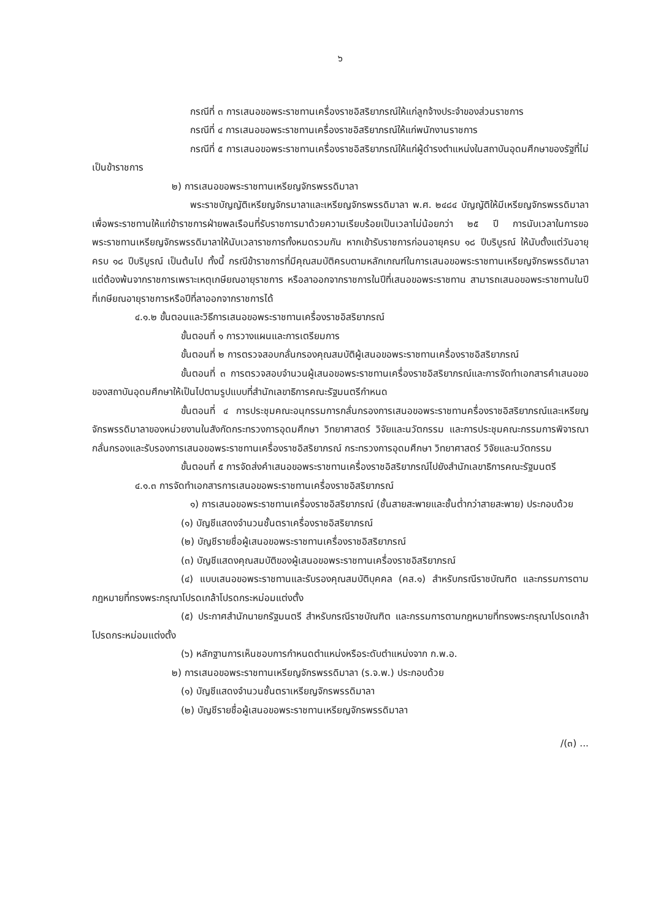๖
กรณีที่ ๓ การเสนอขอพระราชทานเครื่องราชอิสริยาภรณ์ให้แก่ลูกจ้างประจำของส่วนราชการ
กรณีที่ ๔ การเสนอขอพระราชทานเครื่องราชอิสริยาภรณ์ให้แก่พนักงานราชการ
กรณีที่ ๕ การเสนอขอพระราชทานเครื่องราชอิสริยาภรณ์ให้แก่ผู้ดำรงตำแหน่งในสถาบันอุดมศึกษาของรัฐที่ไม่เป็นข้าราชการ
๒) การเสนอขอพระราชทานเหรียญจักรพรรดิมาลา
พระราชบัญญัติเหรียญจักรมาลาและเหรียญจักรพรรดิมาลา พ.ศ. ๒๔๘๔ บัญญัติให้มีเหรียญจักรพรรดิมาลาเพื่อพระราชทานให้แก่ข้าราชการฝ่ายพลเรือนที่รับราชการมาด้วยความเรียบร้อยเป็นเวลาไม่น้อยกว่า ๒๕ ปี การนับเวลาในการขอพระราชทานเหรียญจักรพรรดิมาลาให้นับเวลาราชการทั้งหมดรวมกัน หากเข้ารับราชการก่อนอายุครบ ๑๘ ปีบริบูรณ์ ให้นับตั้งแต่วันอายุครบ ๑๘ ปีบริบูรณ์ เป็นต้นไป ทั้งนี้ กรณีข้าราชการที่มีคุณสมบัติครบตามหลักเกณฑ์ในการเสนอขอพระราชทานเหรียญจักรพรรดิมาลา แต่ต้องพ้นจากราชการเพราะเหตุเกษียณอายุราชการ หรือลาออกจากราชการในปีที่เสนอขอพระราชทาน สามารถเสนอขอพระราชทานในปีที่เกษียณอายุราชการหรือปีที่ลาออกจากราชการได้
๔.๑.๒ ขั้นตอนและวิธีการเสนอขอพระราชทานเครื่องราชอิสริยาภรณ์
ขั้นตอนที่ ๑ การวางแผนและการเตรียมการ
ขั้นตอนที่ ๒ การตรวจสอบกลั่นกรองคุณสมบัติผู้เสนอขอพระราชทานเครื่องราชอิสริยาภรณ์
ขั้นตอนที่ ๓ การตรวจสอบจำนวนผู้เสนอขอพระราชทานเครื่องราชอิสริยาภรณ์และการจัดทำเอกสารคำเสนอขอของสถาบันอุดมศึกษาให้เป็นไปตามรูปแบบที่สำนักเลขาธิการคณะรัฐมนตรีกำหนด
ขั้นตอนที่ ๔ การประชุมคณะอนุกรรมการกลั่นกรองการเสนอขอพระราชทานครื่องราชอิสริยาภรณ์และเหรียญจักรพรรดิมาลาของหน่วยงานในสังกัดกระทรวงการอุดมศึกษา วิทยาศาสตร์ วิจัยและนวัตกรรม และการประชุมคณะกรรมการพิจารณา กลั่นกรองและรับรองการเสนอขอพระราชทานเครื่องราชอิสริยาภรณ์ กระทรวงการอุดมศึกษา วิทยาศาสตร์ วิจัยและนวัตกรรม
ขั้นตอนที่ ๕ การจัดส่งคำเสนอขอพระราชทานเครื่องราชอิสริยาภรณ์ไปยังสำนักเลขาธิการคณะรัฐมนตรี
๔.๑.๓ การจัดทำเอกสารการเสนอขอพระราชทานเครื่องราชอิสริยาภรณ์
๑) การเสนอขอพระราชทานเครื่องราชอิสริยาภรณ์ (ชั้นสายสะพายและชั้นต่ำกว่าสายสะพาย) ประกอบด้วย
(๑) บัญชีแสดงจำนวนชั้นตราเครื่องราชอิสริยาภรณ์
(๒) บัญชีรายชื่อผู้เสนอขอพระราชทานเครื่องราชอิสริยาภรณ์
(๓) บัญชีแสดงคุณสมบัติของผู้เสนอขอพระราชทานเครื่องราชอิสริยาภรณ์
(๔) แบบเสนอขอพระราชทานและรับรองคุณสมบัติบุคคล (คส.๑) สำหรับกรณีราชบัณฑิต และกรรมการตามกฎหมายที่ทรงพระกรุณาโปรดเกล้าโปรดกระหม่อมแต่งตั้ง
(๕) ประกาศสำนักนายกรัฐมนตรี สำหรับกรณีราชบัณฑิต และกรรมการตามกฎหมายที่ทรงพระกรุณาโปรดเกล้าโปรดกระหม่อมแต่งตั้ง
(๖) หลักฐานการเห็นชอบการกำหนดตำแหน่งหรือระดับตำแหน่งจาก ก.พ.อ.
๒) การเสนอขอพระราชทานเหรียญจักรพรรดิมาลา (ร.จ.พ.) ประกอบด้วย
(๑) บัญชีแสดงจำนวนชั้นตราเหรียญจักรพรรดิมาลา
(๒) บัญชีรายชื่อผู้เสนอขอพระราชทานเหรียญจักรพรรดิมาลา
/(๓) ...